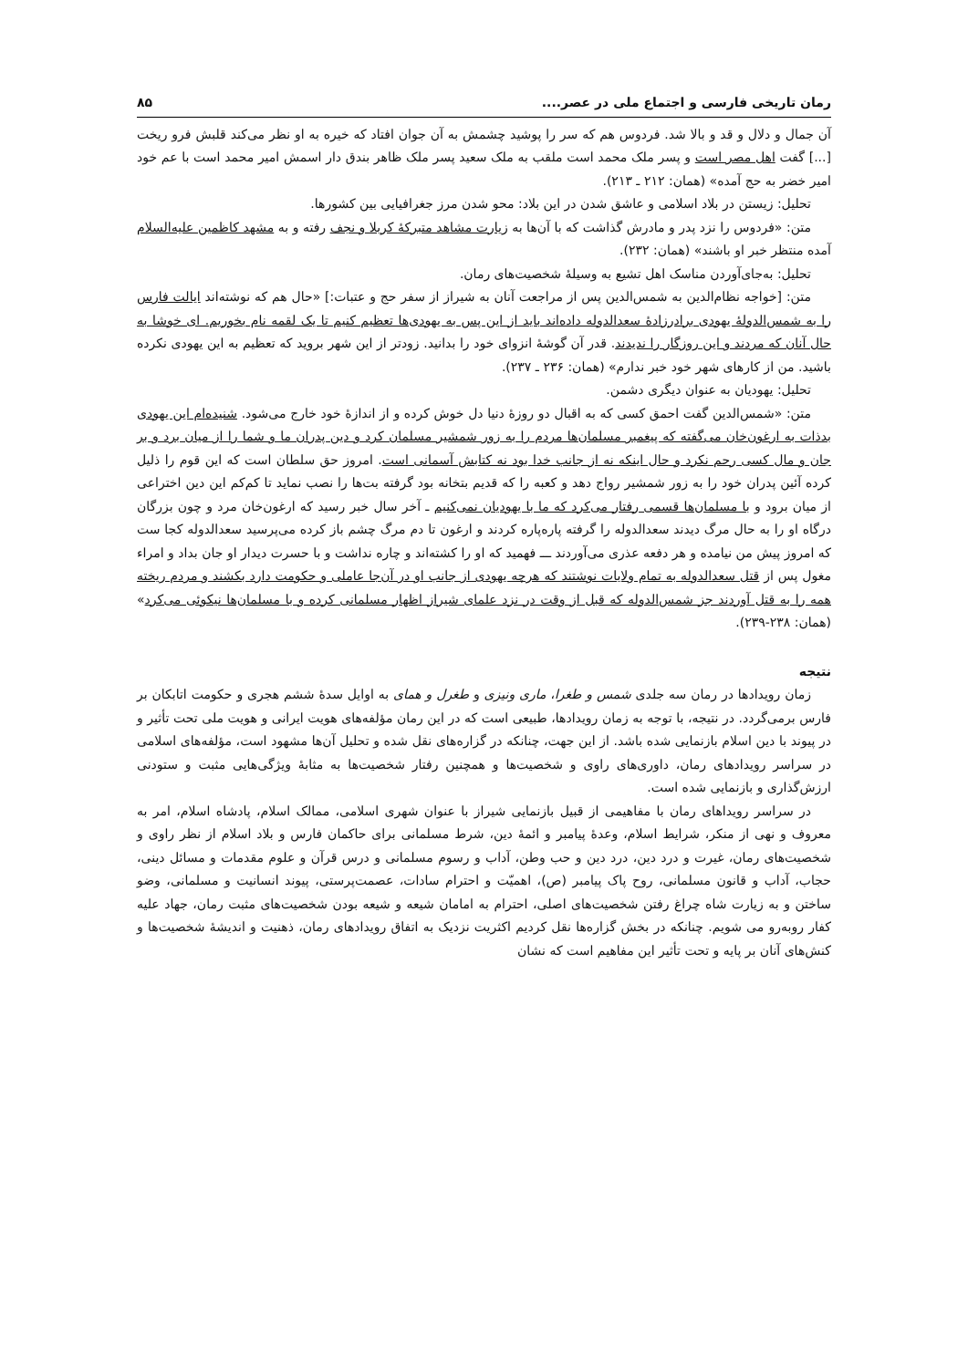رمان تاریخی فارسی و اجتماع ملی در عصر.... ۸۵
آن جمال و دلال و قد و بالا شد. فردوس هم که سر را پوشید چشمش به آن جوان افتاد که خیره به او نظر می‌کند قلبش فرو ریخت [...] گفت اهل مصر است و پسر ملک محمد است ملقب به ملک سعید پسر ملک ظاهر بندق دار اسمش امیر محمد است با عم خود امیر خضر به حج آمده» (همان: ۲۱۲ ـ ۲۱۳).
تحلیل: زیستن در بلاد اسلامی و عاشق شدن در این بلاد: محو شدن مرز جغرافیایی بین کشورها.
متن: «فردوس را نزد پدر و مادرش گذاشت که با آن‌ها به زیارت مشاهد متبرکهٔ کربلا و نجف رفته و به مشهد کاظمین علیه‌السلام آمده منتظر خبر او باشند» (همان: ۲۳۲).
تحلیل: به‌جای‌آوردن مناسک اهل تشیع به وسیلهٔ شخصیت‌های رمان.
متن: [خواجه نظام‌الدین به شمس‌الدین پس از مراجعت آنان به شیراز از سفر حج و عتبات:] «حال هم که نوشته‌اند ایالت فارس را به شمس‌الدولهٔ یهودی برادرزادهٔ سعدالدوله داده‌اند باید از این پس به یهودی‌ها تعظیم کنیم تا یک لقمه نام بخوریم. ای خوشا به حال آنان که مردند و این روزگار را ندیدند. قدر آن گوشهٔ انزوای خود را بدانید. زودتر از این شهر بروید که تعظیم به این یهودی نکرده باشید. من از کارهای شهر خود خبر ندارم» (همان: ۲۳۶ ـ ۲۳۷).
تحلیل: یهودیان به عنوان دیگری دشمن.
متن: «شمس‌الدین گفت احمق کسی که به اقبال دو روزهٔ دنیا دل خوش کرده و از اندازهٔ خود خارج می‌شود. شنیده‌ام این یهودی بدذات به ارغون‌خان می‌گفته که پیغمبر مسلمان‌ها مردم را به زور شمشیر مسلمان کرد و دین پدران ما و شما را از میان برد و بر جان و مال کسی رحم نکرد و حال اینکه نه از جانب خدا بود نه کتابش آسمانی است. امروز حق سلطان است که این قوم را ذلیل کرده آئین پدران خود را به زور شمشیر رواج دهد و کعبه را که قدیم بتخانه بود گرفته بت‌ها را نصب نماید تا کم‌کم این دین اختراعی از میان برود و با مسلمان‌ها قسمی رفتار می‌کرد که ما با یهودیان نمی‌کنیم ـ آخر سال خبر رسید که ارغون‌خان مرد و چون بزرگان درگاه او را به حال مرگ دیدند سعدالدوله را گرفته پاره‌پاره کردند و ارغون تا دم مرگ چشم باز کرده می‌پرسید سعدالدوله کجا ست که امروز پیش من نیامده و هر دفعه عذری می‌آوردند ـــ فهمید که او را کشته‌اند و چاره نداشت و با حسرت دیدار او جان بداد و امراء مغول پس از قتل سعدالدوله به تمام ولایات نوشتند که هرچه یهودی از جانب او در آن‌جا عاملی و حکومت دارد بکشند و مردم ریخته همه را به قتل آوردند جز شمس‌الدوله که قبل از وقت در نزد علمای شیراز اظهار مسلمانی کرده و با مسلمان‌ها نیکوئی می‌کرد» (همان: ۲۳۸-۲۳۹).
نتیجه
زمان رویدادها در رمان سه جلدی شمس و طغرا، ماری ونیزی و طغرل و همای به اوایل سدهٔ ششم هجری و حکومت اتابکان بر فارس برمی‌گردد. در نتیجه، با توجه به زمان رویدادها، طبیعی است که در این رمان مؤلفه‌های هویت ایرانی و هویت ملی تحت تأثیر و در پیوند با دین اسلام بازنمایی شده باشد. از این جهت، چنانکه در گزاره‌های نقل شده و تحلیل آن‌ها مشهود است، مؤلفه‌های اسلامی در سراسر رویدادهای رمان، داوری‌های راوی و شخصیت‌ها و همچنین رفتار شخصیت‌ها به مثابهٔ ویژگی‌هایی مثبت و ستودنی ارزش‌گذاری و بازنمایی شده است.
در سراسر رویداهای رمان با مفاهیمی از قبیل بازنمایی شیراز با عنوان شهری اسلامی، ممالک اسلام، پادشاه اسلام، امر به معروف و نهی از منکر، شرایط اسلام، وعدهٔ پیامبر و ائمهٔ دین، شرط مسلمانی برای حاکمان فارس و بلاد اسلام از نظر راوی و شخصیت‌های رمان، غیرت و درد دین، درد دین و حب وطن، آداب و رسوم مسلمانی و درس قرآن و علوم مقدمات و مسائل دینی، حجاب، آداب و قانون مسلمانی، روح پاک پیامبر (ص)، اهمیّت و احترام سادات، عصمت‌پرستی، پیوند انسانیت و مسلمانی، وضو ساختن و به زیارت شاه چراغ رفتن شخصیت‌های اصلی، احترام به امامان شیعه و شیعه بودن شخصیت‌های مثبت رمان، جهاد علیه کفار روبه‌رو می شویم. چنانکه در بخش گزاره‌ها نقل کردیم اکثریت نزدیک به اتفاق رویدادهای رمان، ذهنیت و اندیشهٔ شخصیت‌ها و کنش‌های آنان بر پایه و تحت تأثیر این مفاهیم است که نشان